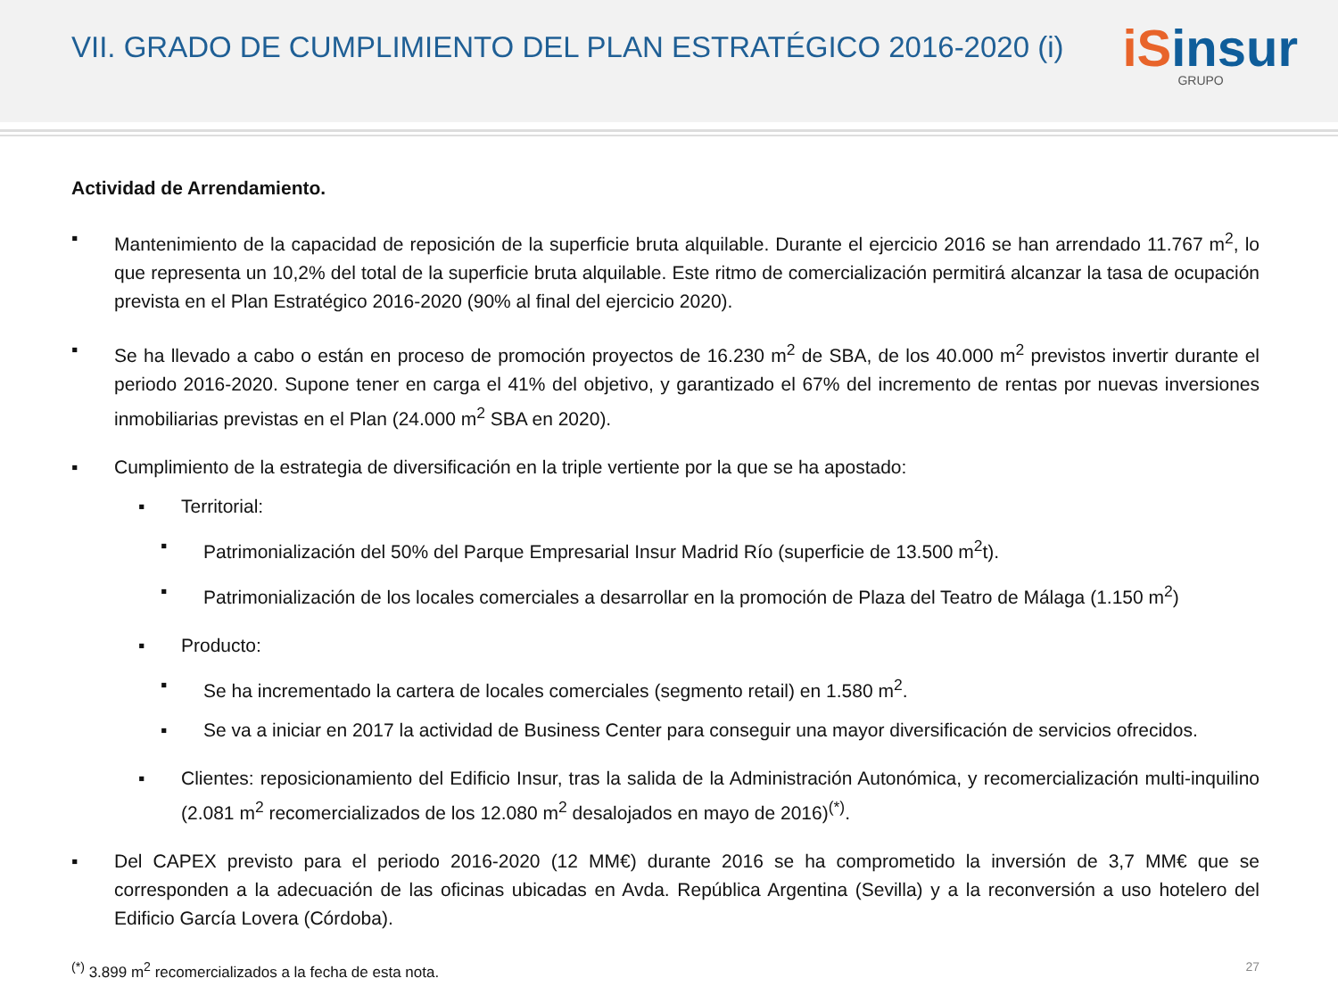VII. GRADO DE CUMPLIMIENTO DEL PLAN ESTRATÉGICO 2016-2020 (i)
iSinsur
GRUPO
Actividad de Arrendamiento.
▪ Mantenimiento de la capacidad de reposición de la superficie bruta alquilable. Durante el ejercicio 2016 se han arrendado 11.767 m<sup>2</sup>, lo que representa un 10,2% del total de la superficie bruta alquilable. Este ritmo de comercialización permitirá alcanzar la tasa de ocupación prevista en el Plan Estratégico 2016-2020 (90% al final del ejercicio 2020).
▪ Se ha llevado a cabo o están en proceso de promoción proyectos de 16.230 m<sup>2</sup> de SBA, de los 40.000 m<sup>2</sup> previstos invertir durante el periodo 2016-2020. Supone tener en carga el 41% del objetivo, y garantizado el 67% del incremento de rentas por nuevas inversiones inmobiliarias previstas en el Plan (24.000 m<sup>2</sup> SBA en 2020).
▪ Cumplimiento de la estrategia de diversificación en la triple vertiente por la que se ha apostado:
▪ Territorial:
▪ Patrimonialización del 50% del Parque Empresarial Insur Madrid Río (superficie de 13.500 m<sup>2</sup>t).
▪ Patrimonialización de los locales comerciales a desarrollar en la promoción de Plaza del Teatro de Málaga (1.150 m<sup>2</sup>)
▪ Producto:
▪ Se ha incrementado la cartera de locales comerciales (segmento retail) en 1.580 m<sup>2</sup>.
▪ Se va a iniciar en 2017 la actividad de Business Center para conseguir una mayor diversificación de servicios ofrecidos.
▪ Clientes: reposicionamiento del Edificio Insur, tras la salida de la Administración Autonómica, y recomercialización multi-inquilino (2.081 m<sup>2</sup> recomercializados de los 12.080 m<sup>2</sup> desalojados en mayo de 2016)<sup>(*)</sup>.
▪ Del CAPEX previsto para el periodo 2016-2020 (12 MM€) durante 2016 se ha comprometido la inversión de 3,7 MM€ que se corresponden a la adecuación de las oficinas ubicadas en Avda. República Argentina (Sevilla) y a la reconversión a uso hotelero del Edificio García Lovera (Córdoba).
<sup>(*)</sup> 3.899 m<sup>2</sup> recomercializados a la fecha de esta nota.
27